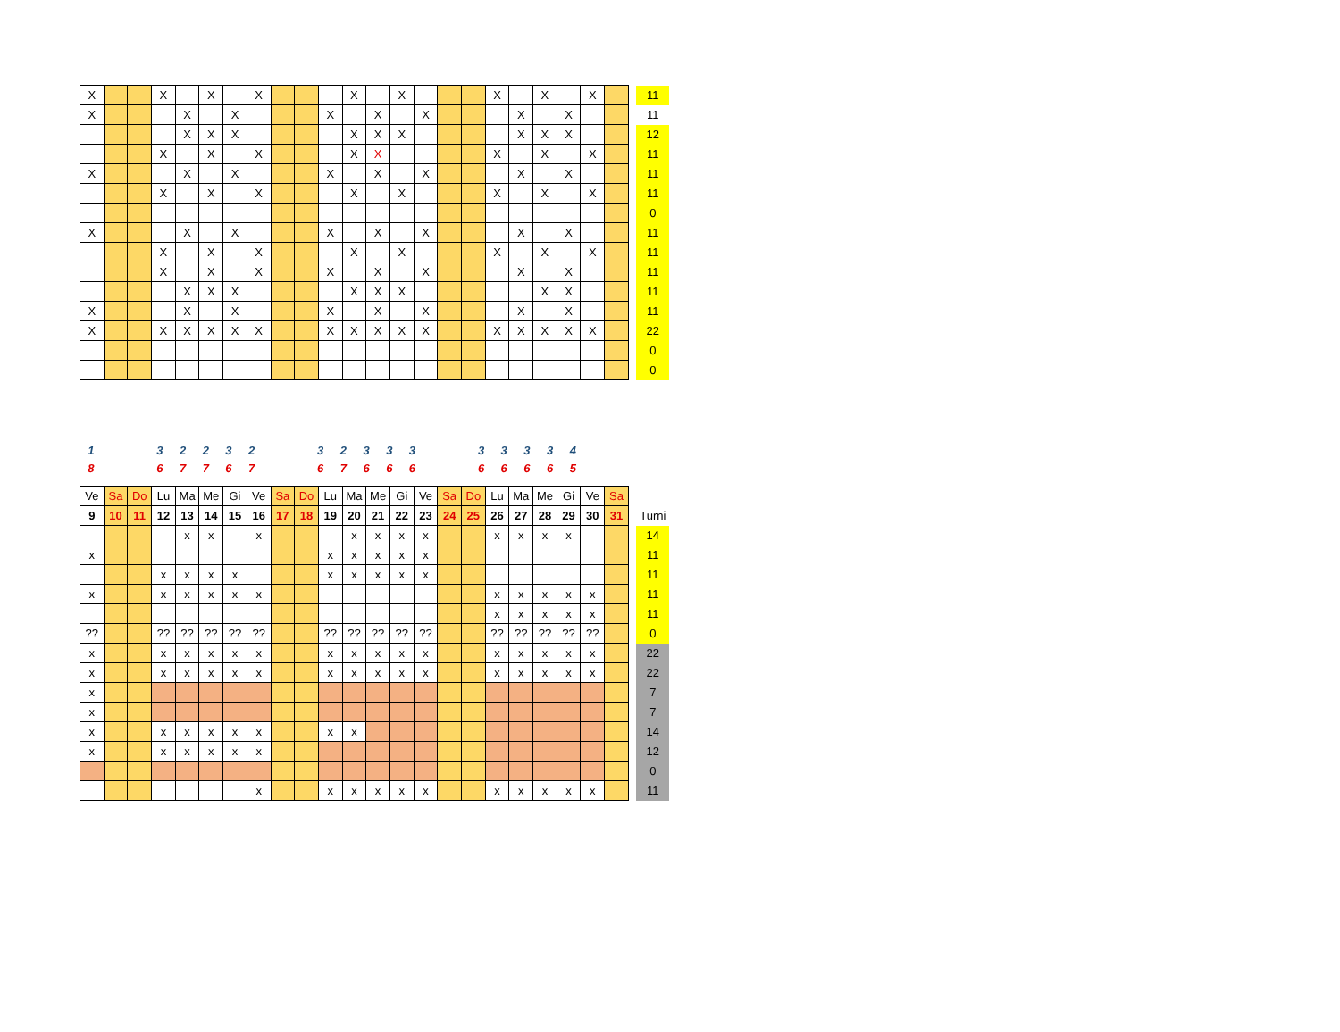| X | | | X | | X | | X | | | | X | | X | | | | X | | X | | X | | | 11 |
| X | | | | X | | X | | | | X | | X | | X | | | | X | | X | | | | 11 |
| | | | | X | X | X | | | | | X | X | X | | | | | X | X | X | | | | 12 |
| | | | X | | X | | X | | | | X | X | | | | | X | | X | | X | | | 11 |
| X | | | | X | | X | | | | X | | X | | X | | | | X | | X | | | | 11 |
| | | | X | | X | | X | | | | X | | X | | | | X | | X | | X | | | 11 |
| | | | | | | | | | | | | | | | | | | | | | | | | 0 |
| X | | | | X | | X | | | | X | | X | | X | | | | X | | X | | | | 11 |
| | | | X | | X | | X | | | | X | | X | | | | X | | X | | X | | | 11 |
| | | | X | | X | | X | | | X | | X | | X | | | | X | | X | | | | 11 |
| | | | | X | X | X | | | | | X | X | X | | | | | | X | X | | | | 11 |
| X | | | | X | | X | | | | X | | X | | X | | | | X | | X | | | | 11 |
| X | | | X | X | X | X | X | | | X | X | X | X | X | | | X | X | X | X | X | | | 22 |
| | | | | | | | | | | | | | | | | | | | | | | | | 0 |
| | | | | | | | | | | | | | | | | | | | | | | | | 0 |
| 1 | | | 3 | 2 | 2 | 3 | 2 | | | 3 | 2 | 3 | 3 | 3 | | | 3 | 3 | 3 | 3 | 4 | | | |
| 8 | | | 6 | 7 | 7 | 6 | 7 | | | 6 | 7 | 6 | 6 | 6 | | | 6 | 6 | 6 | 6 | 5 | | | |
| Ve | Sa | Do | Lu | Ma | Me | Gi | Ve | Sa | Do | Lu | Ma | Me | Gi | Ve | Sa | Do | Lu | Ma | Me | Gi | Ve | Sa | | |
| 9 | 10 | 11 | 12 | 13 | 14 | 15 | 16 | 17 | 18 | 19 | 20 | 21 | 22 | 23 | 24 | 25 | 26 | 27 | 28 | 29 | 30 | 31 | | Turni |
| | | | | x | x | | x | | | | x | x | x | x | | | x | x | x | x | | | | 14 |
| x | | | | | | | | | | x | x | x | x | x | | | | | | | | | | 11 |
| | | | x | x | x | x | | | | x | x | x | x | x | | | | | | | | | | 11 |
| x | | | x | x | x | x | x | | | | | | | | | | x | x | x | x | x | | | 11 |
| | | | | | | | | | | | | | | | | | x | x | x | x | x | | | 11 |
| ?? | | | ?? | ?? | ?? | ?? | ?? | | | ?? | ?? | ?? | ?? | ?? | | | ?? | ?? | ?? | ?? | ?? | | | 0 |
| x | | | x | x | x | x | x | | | x | x | x | x | x | | | x | x | x | x | x | | | 22 |
| x | | | x | x | x | x | x | | | x | x | x | x | x | | | x | x | x | x | x | | | 22 |
| x | | | | | | | | | | | | | | | | | | | | | | | | 7 |
| x | | | | | | | | | | | | | | | | | | | | | | | | 7 |
| x | | | x | x | x | x | x | | | x | x | | | | | | | | | | | | | 14 |
| x | | | x | x | x | x | x | | | | | | | | | | | | | | | | | 12 |
| | | | | | | | | | | | | | | | | | | | | | | | | 0 |
| | | | | | | | x | | | x | x | x | x | x | | | x | x | x | x | x | | | 11 |